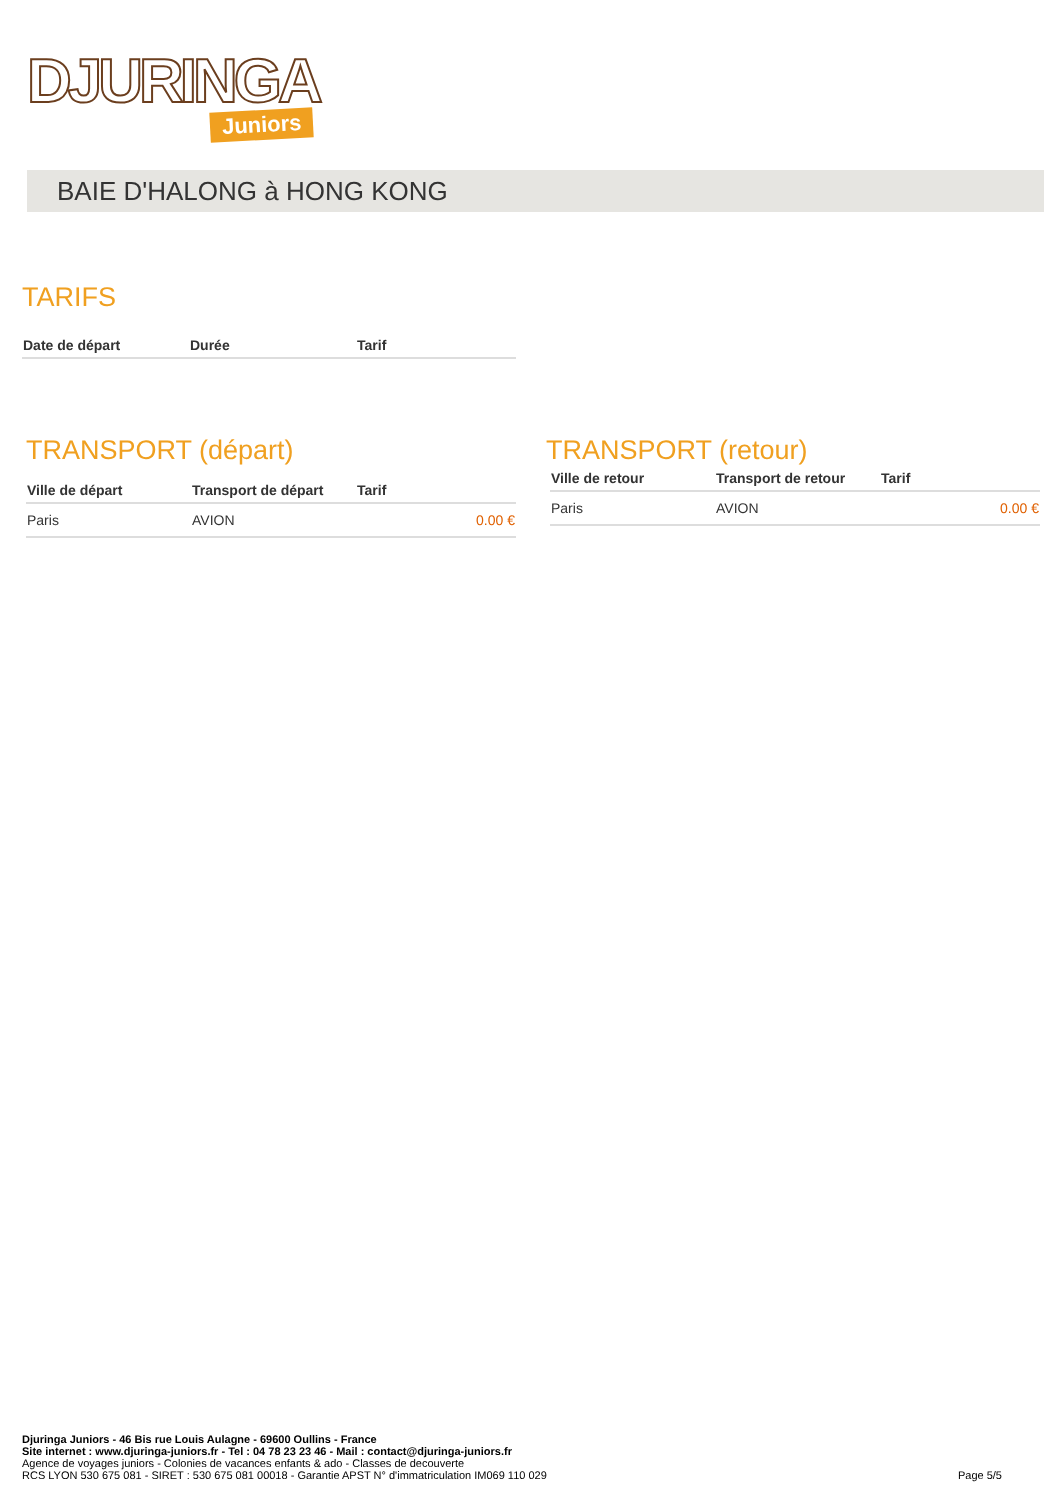DJURINGA
Juniors
BAIE D'HALONG à HONG KONG
TARIFS
| Date de départ | Durée | Tarif |
| --- | --- | --- |
TRANSPORT (départ)
| Ville de départ | Transport de départ | Tarif |
| --- | --- | --- |
| Paris | AVION | 0.00 € |
TRANSPORT (retour)
| Ville de retour | Transport de retour | Tarif |
| --- | --- | --- |
| Paris | AVION | 0.00 € |
Djuringa Juniors - 46 Bis rue Louis Aulagne - 69600 Oullins - France
Site internet : www.djuringa-juniors.fr - Tel : 04 78 23 23 46 - Mail : contact@djuringa-juniors.fr
Agence de voyages juniors - Colonies de vacances enfants & ado - Classes de decouverte
RCS LYON 530 675 081 - SIRET : 530 675 081 00018 - Garantie APST N° d'immatriculation IM069 110 029 Page 5/5